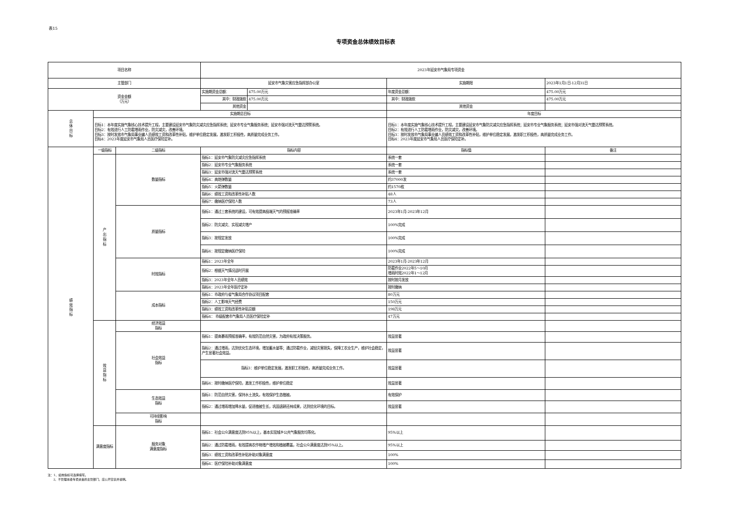表15
专项资金总体绩效目标表
| 项目名称 | | | 2023年延安市气象局专项资金 | | | |
| 主管部门 | | | 延安市气象灾害应急指挥部办公室 | | 实施期限 | 2023年1月1日-12月31日 |
| 资金金额 （万元） | | | 实施期资金总额： | 475.00万元 | 年度资金总额： | 475.00万元 |
| | | | 其中：财政拨款 | 475.00万元 | 其中：财政拨款 | 475.00万元 |
| | | | 其他资金 | | 其他资金 | |
| 总体目标 | 实施期总目标 | | | | 年度目标 | |
| | 目标1：本年度实施气象核心技术提升工程，主要建设延安市气象防灾减灾应急指挥系统；延安市专业气象服务系统；延安市强对流天气雷达预警系统。 目标2：有效进行人工防雹增雨作业，防灾减灾，改善环境。 目标3：按时发放市气象局事业编人员绩效工资和改革性补贴，维护单位稳定发展，激发职工积极性，高质量完成业务工作。 目标4：2023年度延安市气象局人员医疗保险定补。 | | | | 目标1：本年度实施气象核心技术提升工程，主要建设延安市气象防灾减灾应急指挥系统；延安市专业气象服务系统；延安市强对流天气雷达预警系统。 目标2：有效进行人工防雹增雨作业，防灾减灾，改善环境。 目标3：按时发放市气象局事业编人员绩效工资和改革性补贴，维护单位稳定发展，激发职工积极性，高质量完成业务工作。 目标4：2023年度延安市气象局人员医疗保险定补。 | |
| 绩效指标 | 一级指标 | 二级指标 | 指标内容 | | 指标值 | 备注 |
| | 产出指标 | 数量指标 | 指标1：延安市气象防灾减灾应急指挥系统 | | 系统一套 | |
| | | | 指标2：延安市专业气象服务系统 | | 系统一套 | |
| | | | 指标3：延安市强对流天气雷达预警系统 | | 系统一套 | |
| | | | 指标4：高炮弹数量 | | 约37000发 | |
| | | | 指标5：火箭弹数量 | | 约1570枚 | |
| | | | 指标6：绩效工资和改革性补贴人数 | | 48人 | |
| | | | 指标7：缴纳医疗保险人数 | | 73人 | |
| | | 质量指标 | 指标1：通过三套系统的建设，可有效提高极端天气的预报准确率 | | 2023年1月-2023年12月 | |
| | | | 指标2：防灾减灾、实现减灾增产 | | 100%完成 | |
| | | | 指标3：按规定发放 | | 100%完成 | |
| | | | 指标4：按规定缴纳医疗保险 | | 100%完成 | |
| | | 时效指标 | 指标1：2023年全年 | | 2023年1月-2023年12月 | |
| | | | 指标2：根据天气情况适时开展 | | 防雹作业2022年5～10月 增雨时效2022年1～12月 | |
| | | | 指标3：2023年全年人员绩效 | | 按时按月发放 | |
| | | | 指标4：2023年全年医疗定补 | | 按时缴纳 | |
| | | 成本指标 | 指标1：市政府与省气象局合作协议项目配套 | | 80万元 | |
| | | | 指标2：人工影响天气经费 | | 150万元 | |
| | | | 指标3：绩效工资和改革性补贴总额 | | 198万元 | |
| | | | 指标4： 市级配套市气象局人员医疗保险定补 | | 47万元 | |
| | 效益指标 | 经济效益 指标 | | | | |
| | | 社会效益 指标 | 指标1：提高暴雨预报准确率，有效防范自然灾害，为政府有效决策服务。 | | 效益显著 | |
| | | | 指标2：通过增雨，达到优化生态环境，增加蓄水量等；通过防雹作业，减轻灾害损失，保障工农业生产，维护社会稳定，产生显著社会效益。 | | 效益显著 | |
| | | | 指标3：维护单位稳定发展，激发职工积极性，高质量完成业务工作。 | | 效益显著 | |
| | | | 指标4：按时缴纳医疗保险，激发工作积极性，维护单位稳定 | | 效益显著 | |
| | | 生态效益 指标 | 指标1：防范自然灾害，保持水土流失，有效保护生态植被。 | | 有效保护 | |
| | | | 指标2：通过增雨增加降水量，促进植被生长，巩固退耕还林成果，达到优化环境的目标。 | | 效益显著 | |
| | | 可持续影响 指标 | | | | |
| | 满意度指标 | 服务对象 满意度指标 | 指标1：社会公众满意度达到95%以上，基本实现城乡公共气象服务均等化。 | | 95%以上 | |
| | | | 指标2：通过防雹增雨，有效提高农作物增产增效和植被覆盖，社会公众满意度达到95%以上。 | | 95%以上 | |
| | | | 指标3：绩效工资和改革性补贴补助对象满意度 | | 100% | |
| | | | 指标4：医疗保险补助对象满意度 | | 100% | |
注：1、绩效指标可选择填写。
2、不管理本级专项资金的主管部门，应公开空表并说明。